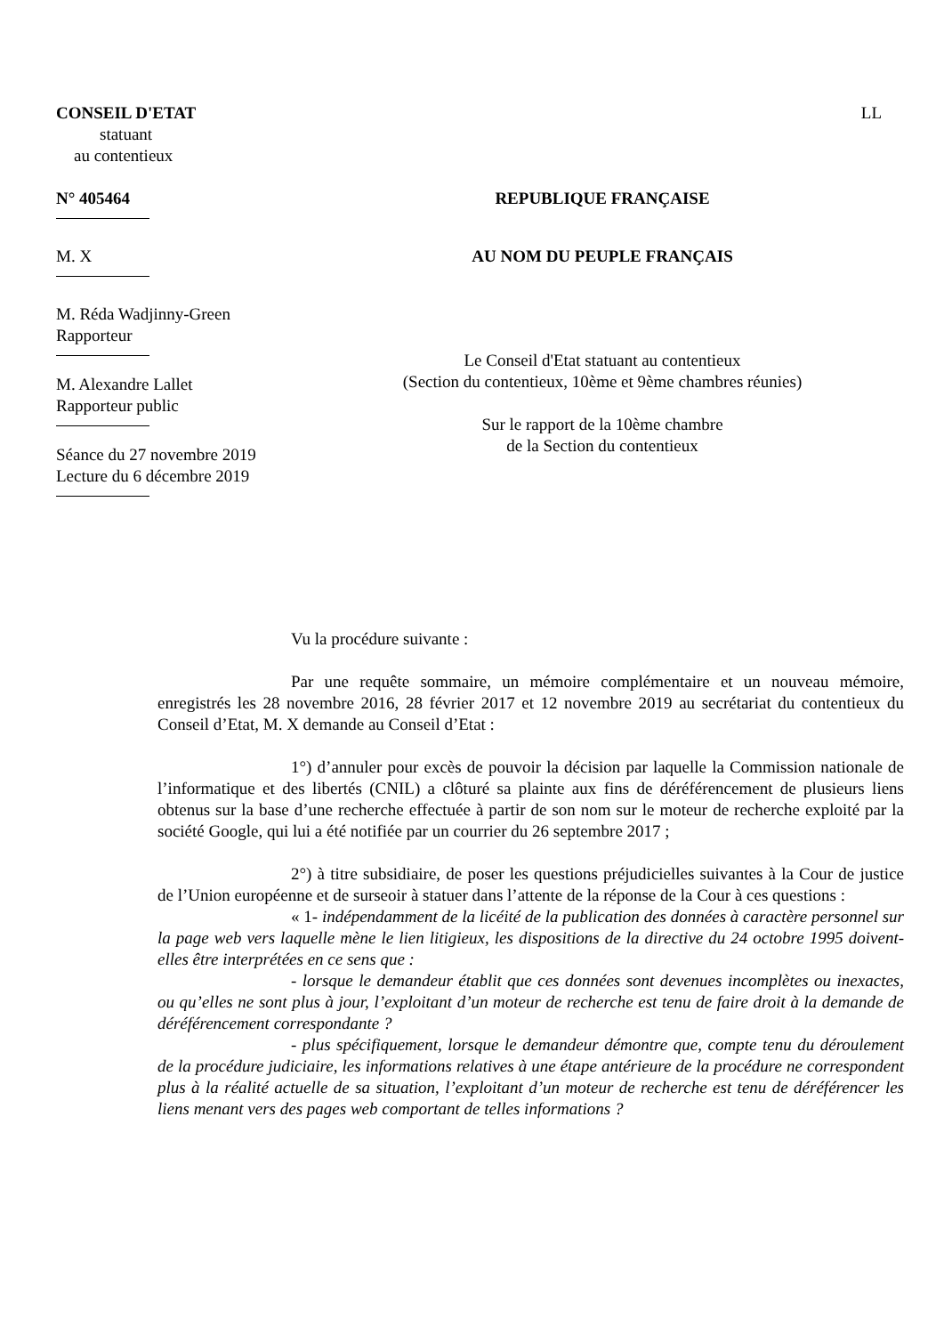CONSEIL D'ETAT
statuant
au contentieux
LL
N° 405464 REPUBLIQUE FRANÇAISE
M. X AU NOM DU PEUPLE FRANÇAIS
M. Réda Wadjinny-Green
Rapporteur
M. Alexandre Lallet
Rapporteur public
Séance du 27 novembre 2019
Lecture du 6 décembre 2019
Le Conseil d'Etat statuant au contentieux
(Section du contentieux, 10ème et 9ème chambres réunies)
Sur le rapport de la 10ème chambre
de la Section du contentieux
Vu la procédure suivante :
Par une requête sommaire, un mémoire complémentaire et un nouveau mémoire, enregistrés les 28 novembre 2016, 28 février 2017 et 12 novembre 2019 au secrétariat du contentieux du Conseil d’Etat, M. X demande au Conseil d’Etat :
1°) d’annuler pour excès de pouvoir la décision par laquelle la Commission nationale de l’informatique et des libertés (CNIL) a clôturé sa plainte aux fins de déréférencement de plusieurs liens obtenus sur la base d’une recherche effectuée à partir de son nom sur le moteur de recherche exploité par la société Google, qui lui a été notifiée par un courrier du 26 septembre 2017 ;
2°) à titre subsidiaire, de poser les questions préjudicielles suivantes à la Cour de justice de l’Union européenne et de surseoir à statuer dans l’attente de la réponse de la Cour à ces questions :
« 1- indépendamment de la licéité de la publication des données à caractère personnel sur la page web vers laquelle mène le lien litigieux, les dispositions de la directive du 24 octobre 1995 doivent-elles être interprétées en ce sens que :
- lorsque le demandeur établit que ces données sont devenues incomplètes ou inexactes, ou qu’elles ne sont plus à jour, l’exploitant d’un moteur de recherche est tenu de faire droit à la demande de déréférencement correspondante ?
- plus spécifiquement, lorsque le demandeur démontre que, compte tenu du déroulement de la procédure judiciaire, les informations relatives à une étape antérieure de la procédure ne correspondent plus à la réalité actuelle de sa situation, l’exploitant d’un moteur de recherche est tenu de déréférencer les liens menant vers des pages web comportant de telles informations ?